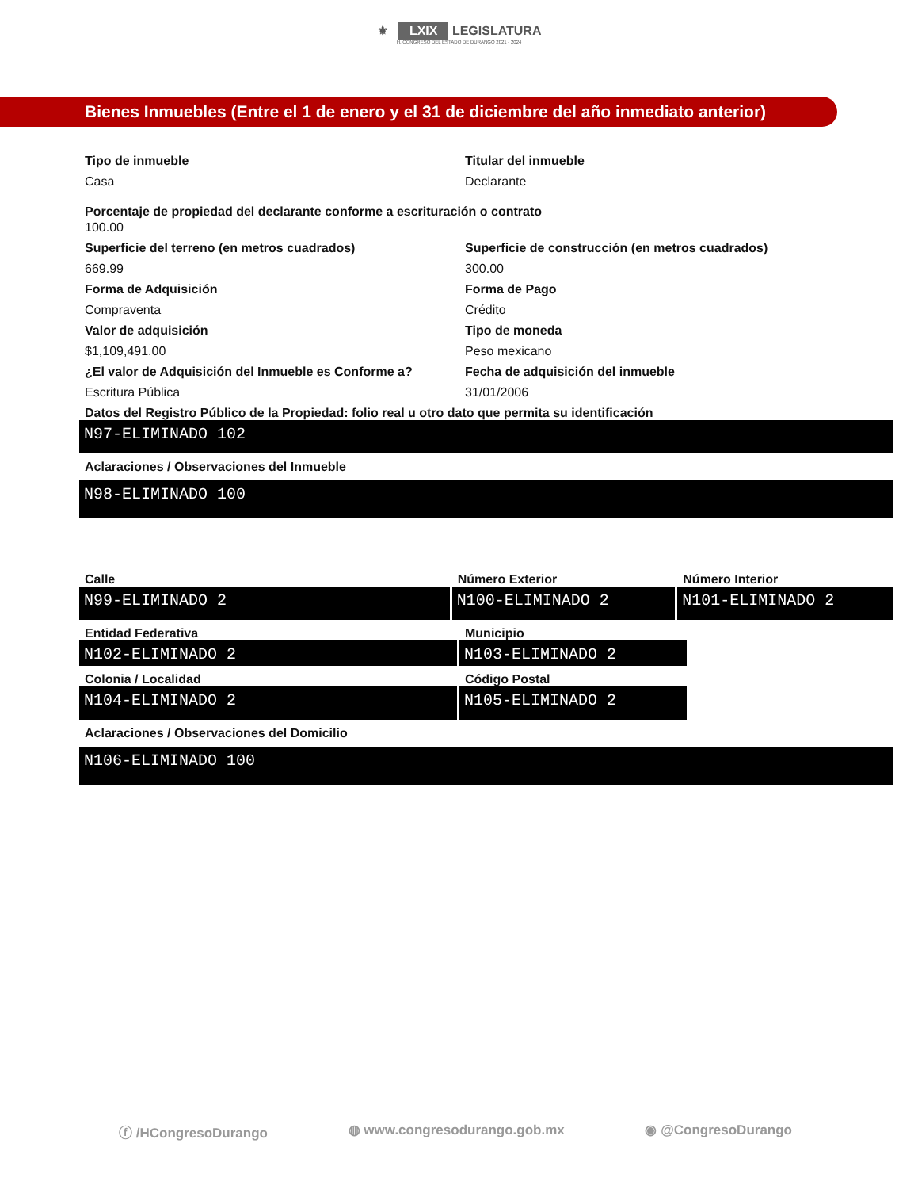⚜ LXIX LEGISLATURA
H. CONGRESO DEL ESTADO DE DURANGO 2021 - 2024
Bienes Inmuebles (Entre el 1 de enero y el 31 de diciembre del año inmediato anterior)
Tipo de inmueble
Casa
Titular del inmueble
Declarante
Porcentaje de propiedad del declarante conforme a escrituración o contrato
100.00
Superficie del terreno (en metros cuadrados)
669.99
Superficie de construcción (en metros cuadrados)
300.00
Forma de Adquisición
Compraventa
Forma de Pago
Crédito
Valor de adquisición
$1,109,491.00
Tipo de moneda
Peso mexicano
¿El valor de Adquisición del Inmueble es Conforme a?
Escritura Pública
Fecha de adquisición del inmueble
31/01/2006
Datos del Registro Público de la Propiedad: folio real u otro dato que permita su identificación
N97-ELIMINADO 102
Aclaraciones / Observaciones del Inmueble
N98-ELIMINADO 100
Calle
N99-ELIMINADO 2
Número Exterior
N100-ELIMINADO 2
Número Interior
N101-ELIMINADO 2
Entidad Federativa
N102-ELIMINADO 2
Municipio
N103-ELIMINADO 2
Colonia / Localidad
N104-ELIMINADO 2
Código Postal
N105-ELIMINADO 2
Aclaraciones / Observaciones del Domicilio
N106-ELIMINADO 100
ⓕ /HCongresoDurango ◍ www.congresodurango.gob.mx ◉ @CongresoDurango